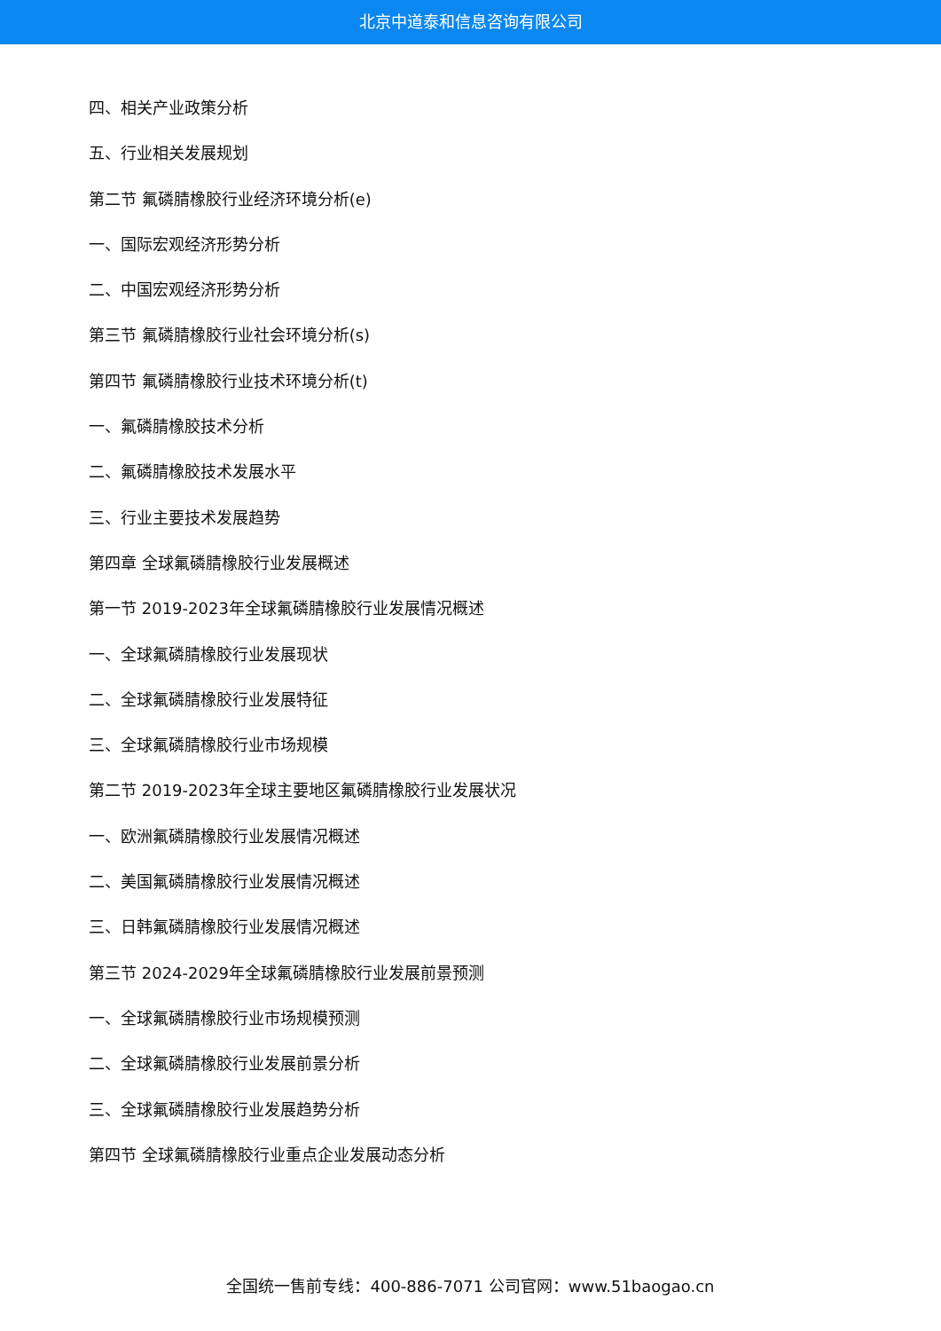北京中道泰和信息咨询有限公司
四、相关产业政策分析
五、行业相关发展规划
第二节 氟磷腈橡胶行业经济环境分析(e)
一、国际宏观经济形势分析
二、中国宏观经济形势分析
第三节 氟磷腈橡胶行业社会环境分析(s)
第四节 氟磷腈橡胶行业技术环境分析(t)
一、氟磷腈橡胶技术分析
二、氟磷腈橡胶技术发展水平
三、行业主要技术发展趋势
第四章 全球氟磷腈橡胶行业发展概述
第一节 2019-2023年全球氟磷腈橡胶行业发展情况概述
一、全球氟磷腈橡胶行业发展现状
二、全球氟磷腈橡胶行业发展特征
三、全球氟磷腈橡胶行业市场规模
第二节 2019-2023年全球主要地区氟磷腈橡胶行业发展状况
一、欧洲氟磷腈橡胶行业发展情况概述
二、美国氟磷腈橡胶行业发展情况概述
三、日韩氟磷腈橡胶行业发展情况概述
第三节 2024-2029年全球氟磷腈橡胶行业发展前景预测
一、全球氟磷腈橡胶行业市场规模预测
二、全球氟磷腈橡胶行业发展前景分析
三、全球氟磷腈橡胶行业发展趋势分析
第四节 全球氟磷腈橡胶行业重点企业发展动态分析
全国统一售前专线：400-886-7071 公司官网：www.51baogao.cn